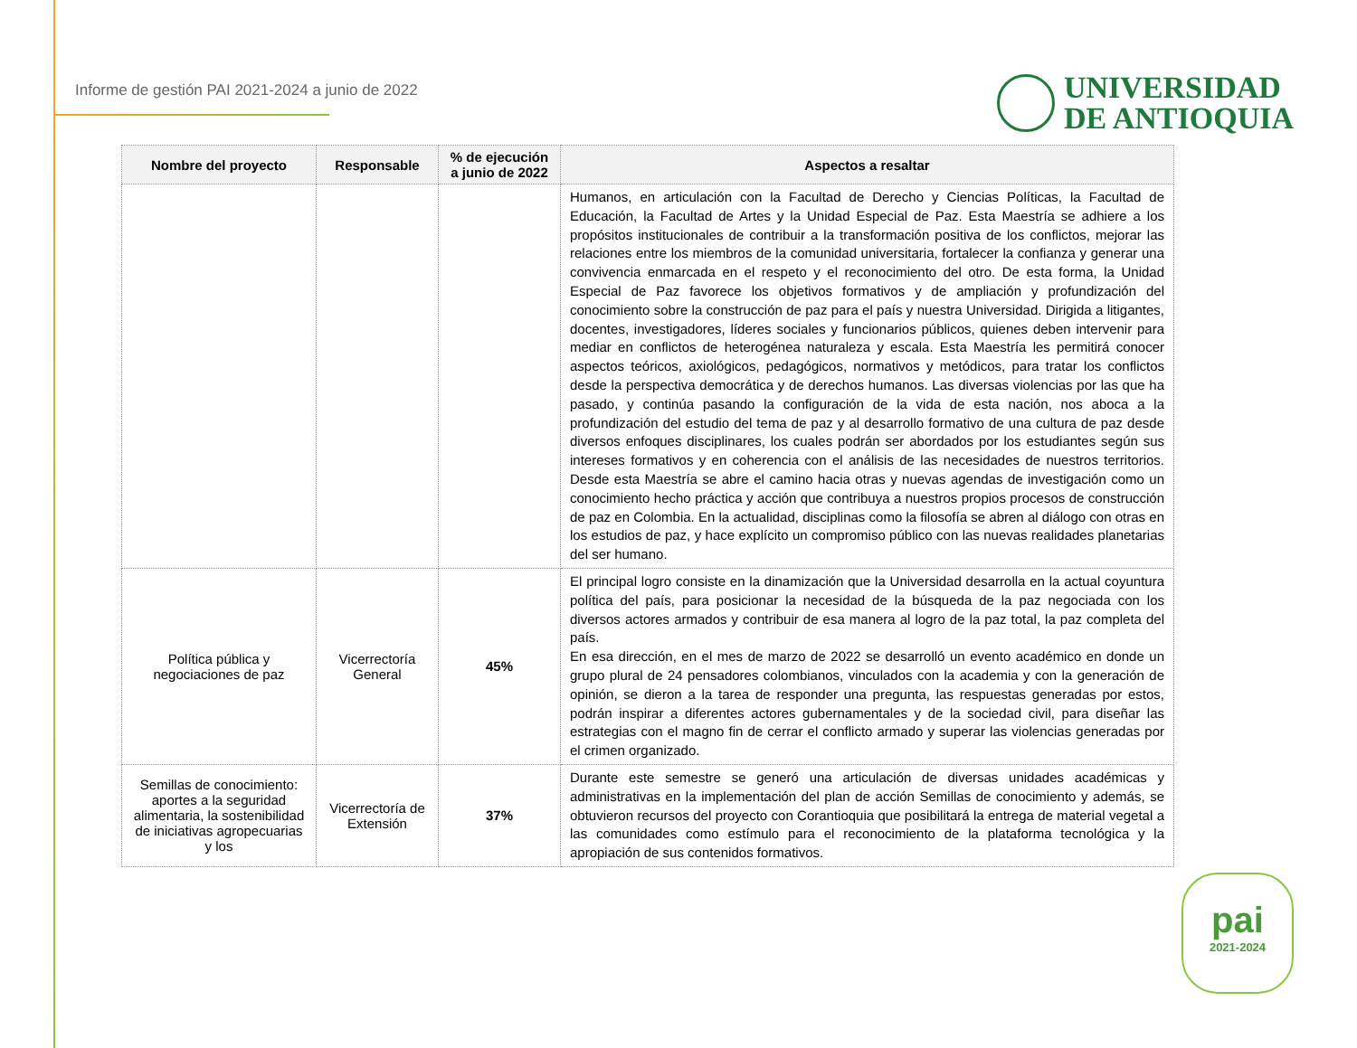Informe de gestión PAI 2021-2024 a junio de 2022
UNIVERSIDAD
DE ANTIOQUIA
| Nombre del proyecto | Responsable | % de ejecución a junio de 2022 | Aspectos a resaltar |
| --- | --- | --- | --- |
| | | | Humanos, en articulación con la Facultad de Derecho y Ciencias Políticas, la Facultad de Educación, la Facultad de Artes y la Unidad Especial de Paz. Esta Maestría se adhiere a los propósitos institucionales de contribuir a la transformación positiva de los conflictos, mejorar las relaciones entre los miembros de la comunidad universitaria, fortalecer la confianza y generar una convivencia enmarcada en el respeto y el reconocimiento del otro. De esta forma, la Unidad Especial de Paz favorece los objetivos formativos y de ampliación y profundización del conocimiento sobre la construcción de paz para el país y nuestra Universidad. Dirigida a litigantes, docentes, investigadores, líderes sociales y funcionarios públicos, quienes deben intervenir para mediar en conflictos de heterogénea naturaleza y escala. Esta Maestría les permitirá conocer aspectos teóricos, axiológicos, pedagógicos, normativos y metódicos, para tratar los conflictos desde la perspectiva democrática y de derechos humanos. Las diversas violencias por las que ha pasado, y continúa pasando la configuración de la vida de esta nación, nos aboca a la profundización del estudio del tema de paz y al desarrollo formativo de una cultura de paz desde diversos enfoques disciplinares, los cuales podrán ser abordados por los estudiantes según sus intereses formativos y en coherencia con el análisis de las necesidades de nuestros territorios. Desde esta Maestría se abre el camino hacia otras y nuevas agendas de investigación como un conocimiento hecho práctica y acción que contribuya a nuestros propios procesos de construcción de paz en Colombia. En la actualidad, disciplinas como la filosofía se abren al diálogo con otras en los estudios de paz, y hace explícito un compromiso público con las nuevas realidades planetarias del ser humano. |
| Política pública y negociaciones de paz | Vicerrectoría General | 45% | El principal logro consiste en la dinamización que la Universidad desarrolla en la actual coyuntura política del país, para posicionar la necesidad de la búsqueda de la paz negociada con los diversos actores armados y contribuir de esa manera al logro de la paz total, la paz completa del país. En esa dirección, en el mes de marzo de 2022 se desarrolló un evento académico en donde un grupo plural de 24 pensadores colombianos, vinculados con la academia y con la generación de opinión, se dieron a la tarea de responder una pregunta, las respuestas generadas por estos, podrán inspirar a diferentes actores gubernamentales y de la sociedad civil, para diseñar las estrategias con el magno fin de cerrar el conflicto armado y superar las violencias generadas por el crimen organizado. |
| Semillas de conocimiento: aportes a la seguridad alimentaria, la sostenibilidad de iniciativas agropecuarias y los | Vicerrectoría de Extensión | 37% | Durante este semestre se generó una articulación de diversas unidades académicas y administrativas en la implementación del plan de acción Semillas de conocimiento y además, se obtuvieron recursos del proyecto con Corantioquia que posibilitará la entrega de material vegetal a las comunidades como estímulo para el reconocimiento de la plataforma tecnológica y la apropiación de sus contenidos formativos. |
pai
2021-2024